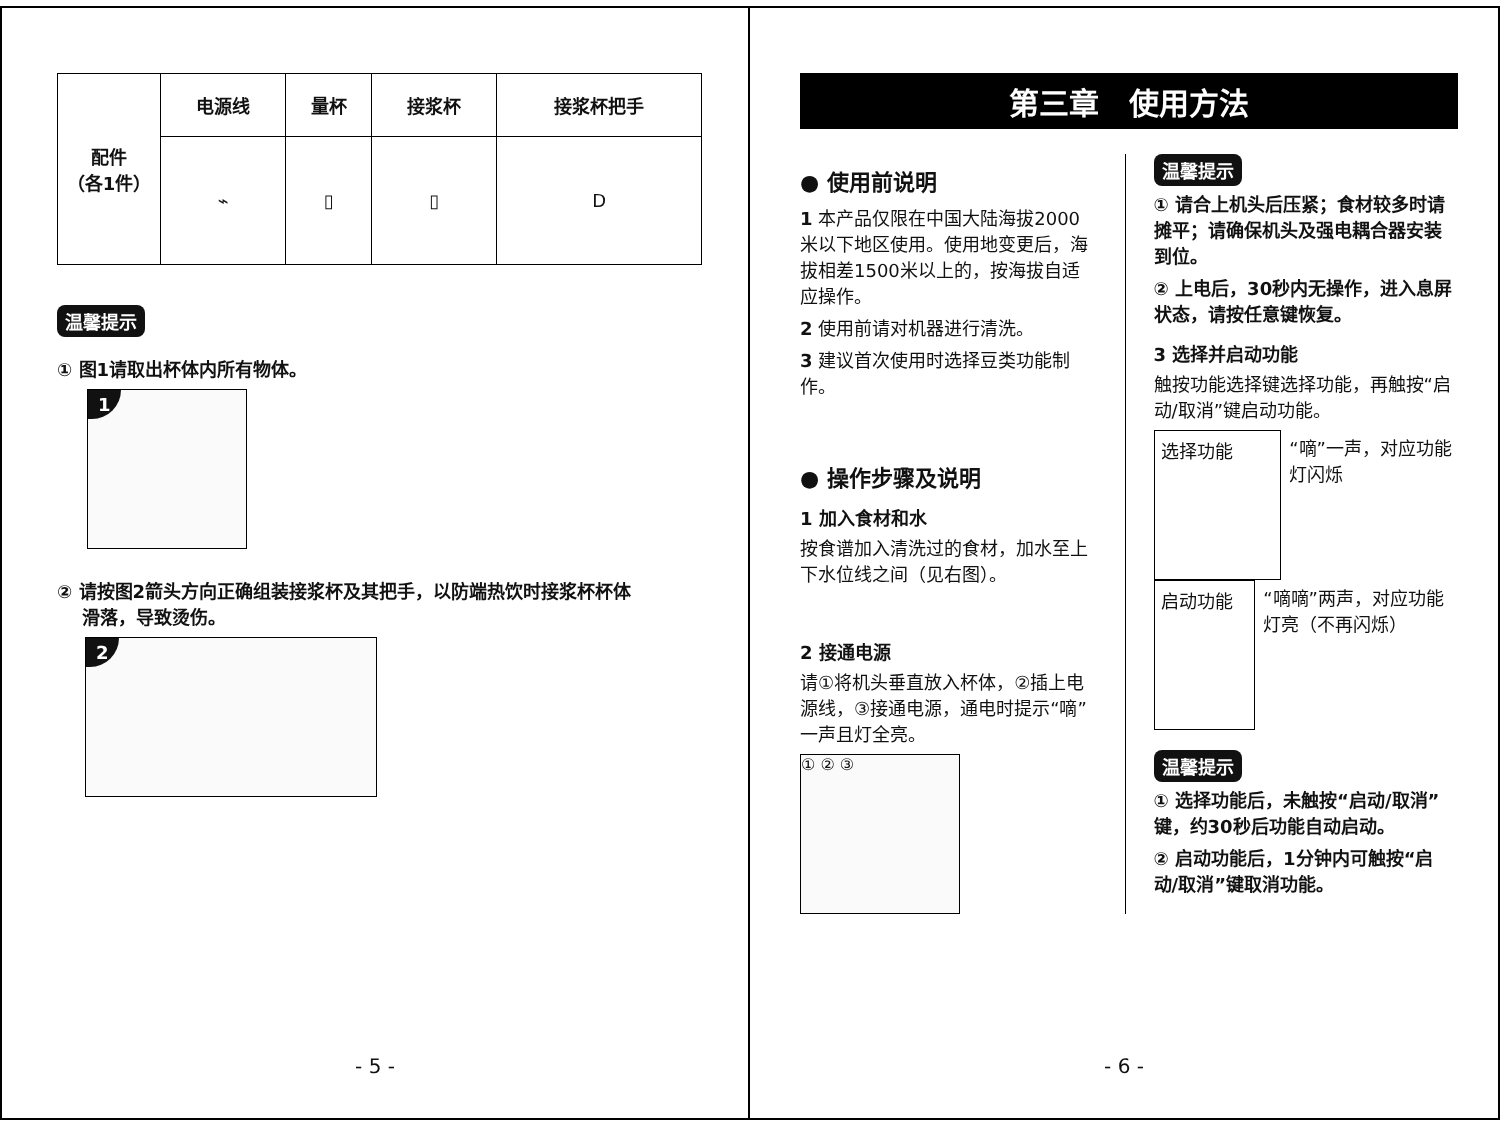| 配件 （各1件） | 电源线 | 量杯 | 接浆杯 | 接浆杯把手 |
| --- | --- | --- | --- | --- |
| | ⌁ | ▯ | ▯ | D |
温馨提示
① 图1请取出杯体内所有物体。
1
② 请按图2箭头方向正确组装接浆杯及其把手，以防端热饮时接浆杯杯体
滑落，导致烫伤。
2
- 5 -
第三章　使用方法
● 使用前说明
1 本产品仅限在中国大陆海拔2000米以下地区使用。使用地变更后，海拔相差1500米以上的，按海拔自适应操作。
2 使用前请对机器进行清洗。
3 建议首次使用时选择豆类功能制作。
● 操作步骤及说明
1 加入食材和水
按食谱加入清洗过的食材，加水至上下水位线之间（见右图）。
2 接通电源
请①将机头垂直放入杯体，②插上电源线，③接通电源，通电时提示“嘀”一声且灯全亮。
① ② ③
温馨提示
① 请合上机头后压紧；食材较多时请摊平；请确保机头及强电耦合器安装到位。
② 上电后，30秒内无操作，进入息屏状态，请按任意键恢复。
3 选择并启动功能
触按功能选择键选择功能，再触按“启动/取消”键启动功能。
选择功能
“嘀”一声，对应功能灯闪烁
启动功能
“嘀嘀”两声，对应功能灯亮（不再闪烁）
温馨提示
① 选择功能后，未触按“启动/取消”键，约30秒后功能自动启动。
② 启动功能后，1分钟内可触按“启动/取消”键取消功能。
- 6 -